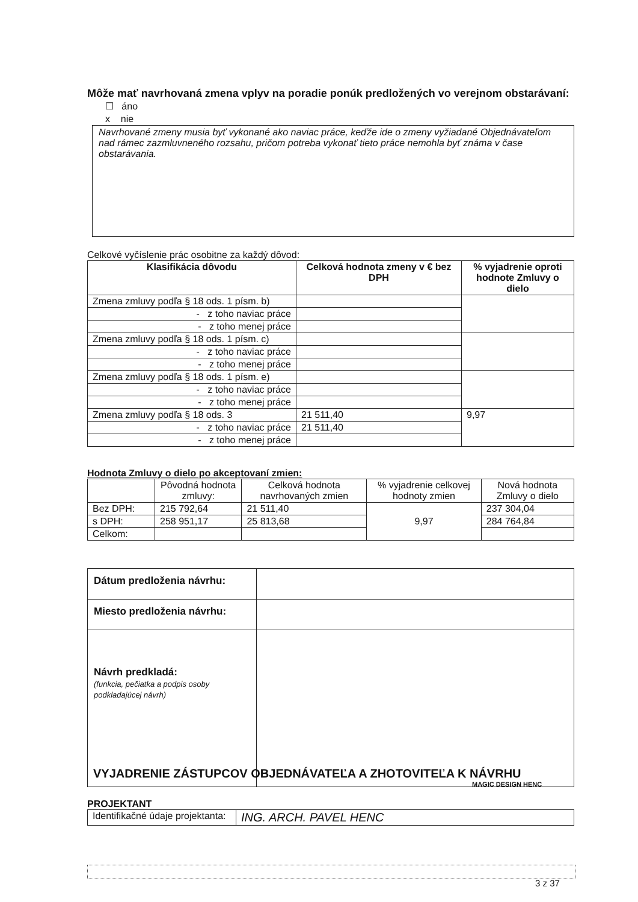Môže mať navrhovaná zmena vplyv na poradie ponúk predložených vo verejnom obstarávaní:
☐ áno
x nie
Navrhované zmeny musia byť vykonané ako naviac práce, keďže ide o zmeny vyžiadané Objednávateľom nad rámec zazmluvneného rozsahu, pričom potreba vykonať tieto práce nemohla byť známa v čase obstarávania.
Celkové vyčíslenie prác osobitne za každý dôvod:
| Klasifikácia dôvodu | Celková hodnota zmeny v € bez DPH | % vyjadrenie oproti hodnote Zmluvy o dielo |
| --- | --- | --- |
| Zmena zmluvy podľa § 18 ods. 1 písm. b) | | |
| - z toho naviac práce | | |
| - z toho menej práce | | |
| Zmena zmluvy podľa § 18 ods. 1 písm. c) | | |
| - z toho naviac práce | | |
| - z toho menej práce | | |
| Zmena zmluvy podľa § 18 ods. 1 písm. e) | | |
| - z toho naviac práce | | |
| - z toho menej práce | | |
| Zmena zmluvy podľa § 18 ods. 3 | 21 511,40 | 9,97 |
| - z toho naviac práce | 21 511,40 | |
| - z toho menej práce | | |
Hodnota Zmluvy o dielo po akceptovaní zmien:
| | Pôvodná hodnota zmluvy: | Celková hodnota navrhovaných zmien | % vyjadrenie celkovej hodnoty zmien | Nová hodnota Zmluvy o dielo |
| Bez DPH: | 215 792,64 | 21 511,40 | 9,97 | 237 304,04 |
| s DPH: | 258 951,17 | 25 813,68 | | 284 764,84 |
| Celkom: | | | | |
| Dátum predloženia návrhu: | |
| Miesto predloženia návrhu: | |
| Návrh predkladá: (funkcia, pečiatka a podpis osoby podkladajúcej návrh) | |
VYJADRENIE ZÁSTUPCOV OBJEDNÁVATEĽA A ZHOTOVITEĽA K NÁVRHU
MAGIC DESIGN HENC
PROJEKTANT
| Identifikačné údaje projektanta: | ING. ARCH. PAVEL HENC |
3 z 37